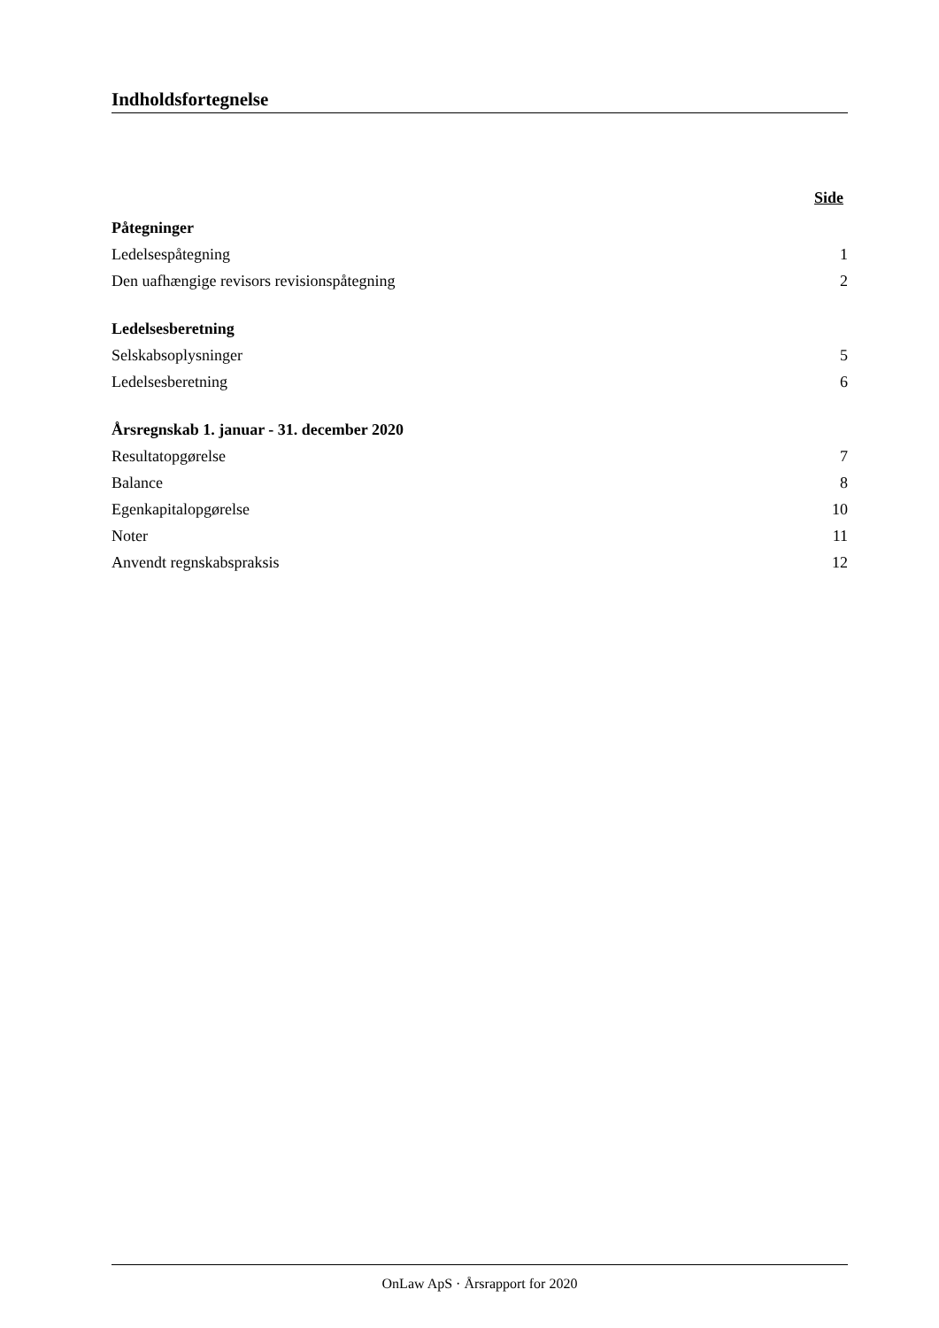Indholdsfortegnelse
| | Side |
| Påtegninger | |
| Ledelsespåtegning | 1 |
| Den uafhængige revisors revisionspåtegning | 2 |
| Ledelsesberetning | |
| Selskabsoplysninger | 5 |
| Ledelsesberetning | 6 |
| Årsregnskab 1. januar - 31. december 2020 | |
| Resultatopgørelse | 7 |
| Balance | 8 |
| Egenkapitalopgørelse | 10 |
| Noter | 11 |
| Anvendt regnskabspraksis | 12 |
OnLaw ApS · Årsrapport for 2020